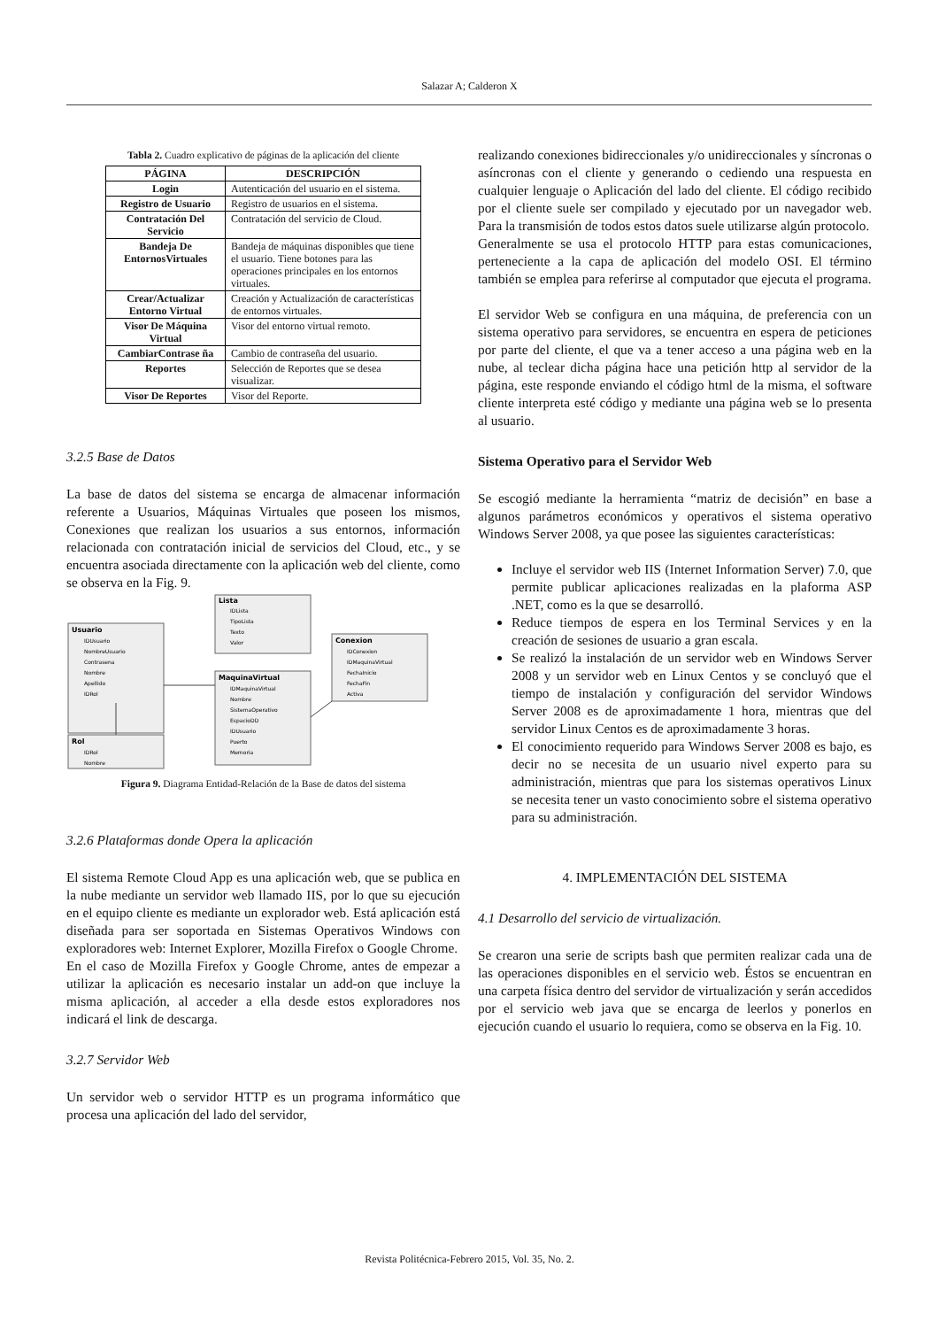Salazar A; Calderon X
Tabla 2. Cuadro explicativo de páginas de la aplicación del cliente
| PÁGINA | DESCRIPCIÓN |
| --- | --- |
| Login | Autenticación del usuario en el sistema. |
| Registro de Usuario | Registro de usuarios en el sistema. |
| Contratación Del Servicio | Contratación del servicio de Cloud. |
| Bandeja De EntornosVirtuales | Bandeja de máquinas disponibles que tiene el usuario. Tiene botones para las operaciones principales en los entornos virtuales. |
| Crear/Actualizar Entorno Virtual | Creación y Actualización de características de entornos virtuales. |
| Visor De Máquina Virtual | Visor del entorno virtual remoto. |
| CambiarContrase ña | Cambio de contraseña del usuario. |
| Reportes | Selección de Reportes que se desea visualizar. |
| Visor De Reportes | Visor del Reporte. |
3.2.5 Base de Datos
La base de datos del sistema se encarga de almacenar información referente a Usuarios, Máquinas Virtuales que poseen los mismos, Conexiones que realizan los usuarios a sus entornos, información relacionada con contratación inicial de servicios del Cloud, etc., y se encuentra asociada directamente con la aplicación web del cliente, como se observa en la Fig. 9.
Lista
IDLista
TipoLista
Texto
Valor
Usuario
IDUsuario
NombreUsuario
Contrasena
Nombre
Apellido
IDRol
MaquinaVirtual
IDMaquinaVirtual
Nombre
SistemaOperativo
EspacioDD
IDUsuario
Puerto
Memoria
Conexion
IDConexion
IDMaquinaVirtual
FechaInicio
FechaFin
Activa
Rol
IDRol
Nombre
Figura 9. Diagrama Entidad-Relación de la Base de datos del sistema
3.2.6 Plataformas donde Opera la aplicación
El sistema Remote Cloud App es una aplicación web, que se publica en la nube mediante un servidor web llamado IIS, por lo que su ejecución en el equipo cliente es mediante un explorador web. Está aplicación está diseñada para ser soportada en Sistemas Operativos Windows con exploradores web: Internet Explorer, Mozilla Firefox o Google Chrome.
En el caso de Mozilla Firefox y Google Chrome, antes de empezar a utilizar la aplicación es necesario instalar un add-on que incluye la misma aplicación, al acceder a ella desde estos exploradores nos indicará el link de descarga.
3.2.7 Servidor Web
Un servidor web o servidor HTTP es un programa informático que procesa una aplicación del lado del servidor,
realizando conexiones bidireccionales y/o unidireccionales y síncronas o asíncronas con el cliente y generando o cediendo una respuesta en cualquier lenguaje o Aplicación del lado del cliente. El código recibido por el cliente suele ser compilado y ejecutado por un navegador web. Para la transmisión de todos estos datos suele utilizarse algún protocolo.
Generalmente se usa el protocolo HTTP para estas comunicaciones, perteneciente a la capa de aplicación del modelo OSI. El término también se emplea para referirse al computador que ejecuta el programa.
El servidor Web se configura en una máquina, de preferencia con un sistema operativo para servidores, se encuentra en espera de peticiones por parte del cliente, el que va a tener acceso a una página web en la nube, al teclear dicha página hace una petición http al servidor de la página, este responde enviando el código html de la misma, el software cliente interpreta esté código y mediante una página web se lo presenta al usuario.
Sistema Operativo para el Servidor Web
Se escogió mediante la herramienta “matriz de decisión” en base a algunos parámetros económicos y operativos el sistema operativo Windows Server 2008, ya que posee las siguientes características:
Incluye el servidor web IIS (Internet Information Server) 7.0, que permite publicar aplicaciones realizadas en la plaforma ASP .NET, como es la que se desarrolló.
Reduce tiempos de espera en los Terminal Services y en la creación de sesiones de usuario a gran escala.
Se realizó la instalación de un servidor web en Windows Server 2008 y un servidor web en Linux Centos y se concluyó que el tiempo de instalación y configuración del servidor Windows Server 2008 es de aproximadamente 1 hora, mientras que del servidor Linux Centos es de aproximadamente 3 horas.
El conocimiento requerido para Windows Server 2008 es bajo, es decir no se necesita de un usuario nivel experto para su administración, mientras que para los sistemas operativos Linux se necesita tener un vasto conocimiento sobre el sistema operativo para su administración.
4. IMPLEMENTACIÓN DEL SISTEMA
4.1 Desarrollo del servicio de virtualización.
Se crearon una serie de scripts bash que permiten realizar cada una de las operaciones disponibles en el servicio web. Éstos se encuentran en una carpeta física dentro del servidor de virtualización y serán accedidos por el servicio web java que se encarga de leerlos y ponerlos en ejecución cuando el usuario lo requiera, como se observa en la Fig. 10.
Revista Politécnica-Febrero 2015, Vol. 35, No. 2.